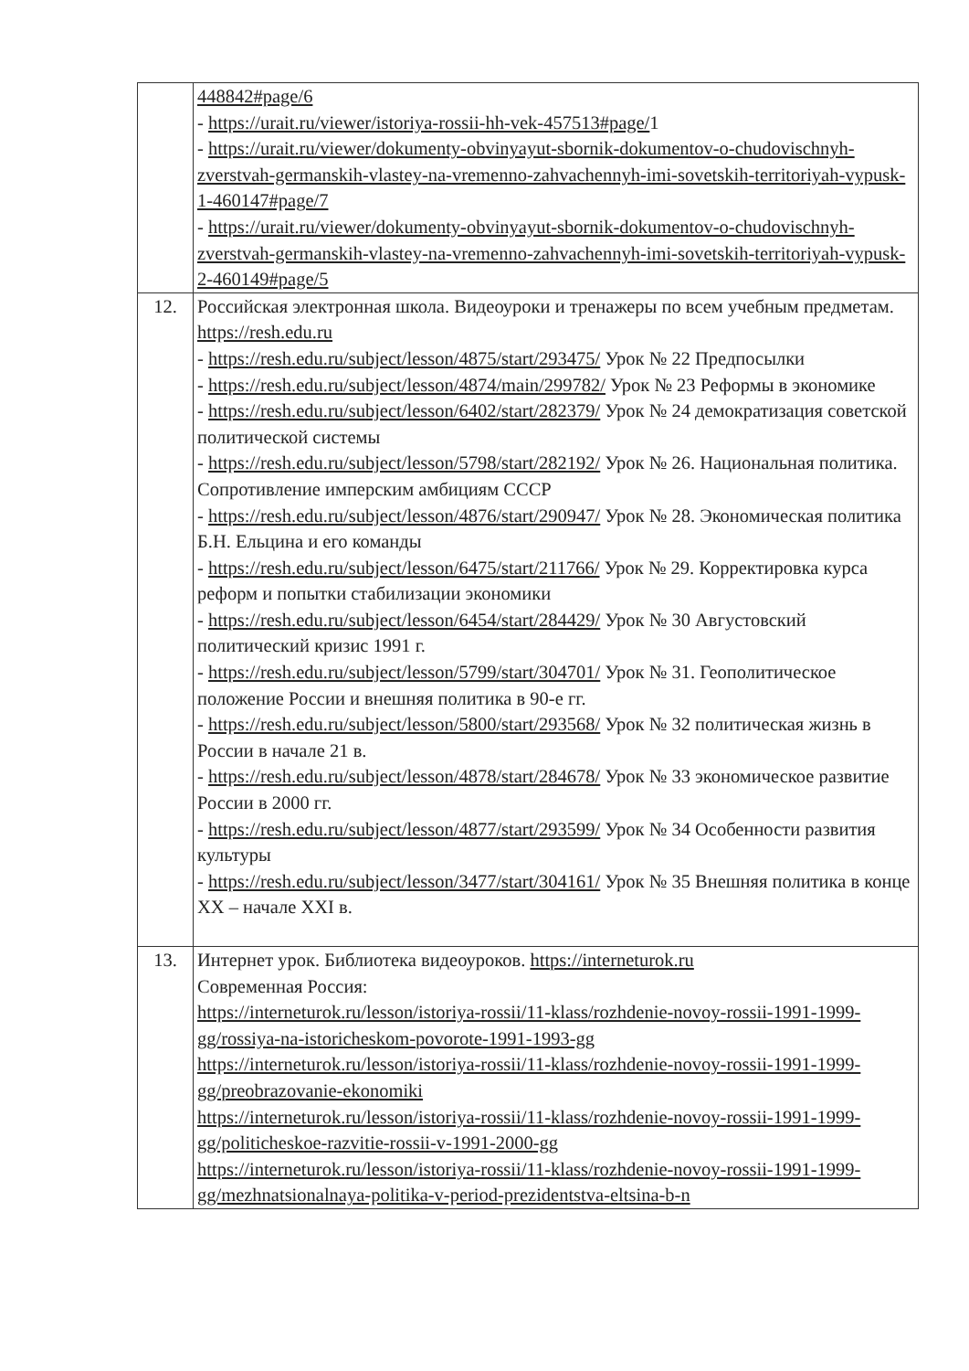| | 448842#page/6 - https://urait.ru/viewer/istoriya-rossii-hh-vek-457513#page/ 1 - https://urait.ru/viewer/dokumenty-obvinyayut-sbornik-dokumentov-o-chudovischnyh-zverstvah-germanskih-vlastey-na-vremenno-zahvachennyh-imi-sovetskih-territoriyah-vypusk-1-460147#page/7 - https://urait.ru/viewer/dokumenty-obvinyayut-sbornik-dokumentov-o-chudovischnyh-zverstvah-germanskih-vlastey-na-vremenno-zahvachennyh-imi-sovetskih-territoriyah-vypusk-2-460149#page/5 |
| 12. | Российская электронная школа. Видеоуроки и тренажеры по всем учебным предметам. https://resh.edu.ru - https://resh.edu.ru/subject/lesson/4875/start/293475/ Урок № 22 Предпосылки - https://resh.edu.ru/subject/lesson/4874/main/299782/ Урок № 23 Реформы в экономике - https://resh.edu.ru/subject/lesson/6402/start/282379/ Урок № 24 демократизация советской политической системы - https://resh.edu.ru/subject/lesson/5798/start/282192/ Урок № 26. Национальная политика. Сопротивление имперским амбициям СССР - https://resh.edu.ru/subject/lesson/4876/start/290947/ Урок № 28. Экономическая политика Б.Н. Ельцина и его команды - https://resh.edu.ru/subject/lesson/6475/start/211766/ Урок № 29. Корректировка курса реформ и попытки стабилизации экономики - https://resh.edu.ru/subject/lesson/6454/start/284429/ Урок № 30 Августовский политический кризис 1991 г. - https://resh.edu.ru/subject/lesson/5799/start/304701/ Урок № 31. Геополитическое положение России и внешняя политика в 90-е гг. - https://resh.edu.ru/subject/lesson/5800/start/293568/ Урок № 32 политическая жизнь в России в начале 21 в. - https://resh.edu.ru/subject/lesson/4878/start/284678/ Урок № 33 экономическое развитие России в 2000 гг. - https://resh.edu.ru/subject/lesson/4877/start/293599/ Урок № 34 Особенности развития культуры - https://resh.edu.ru/subject/lesson/3477/start/304161/ Урок № 35 Внешняя политика в конце XX – начале XXI в. |
| 13. | Интернет урок. Библиотека видеоуроков. https://interneturok.ru Современная Россия: https://interneturok.ru/lesson/istoriya-rossii/11-klass/rozhdenie-novoy-rossii-1991-1999-gg/rossiya-na-istoricheskom-povorote-1991-1993-gg https://interneturok.ru/lesson/istoriya-rossii/11-klass/rozhdenie-novoy-rossii-1991-1999-gg/preobrazovanie-ekonomiki https://interneturok.ru/lesson/istoriya-rossii/11-klass/rozhdenie-novoy-rossii-1991-1999-gg/politicheskoe-razvitie-rossii-v-1991-2000-gg https://interneturok.ru/lesson/istoriya-rossii/11-klass/rozhdenie-novoy-rossii-1991-1999-gg/mezhnatsionalnaya-politika-v-period-prezidentstva-eltsina-b-n |